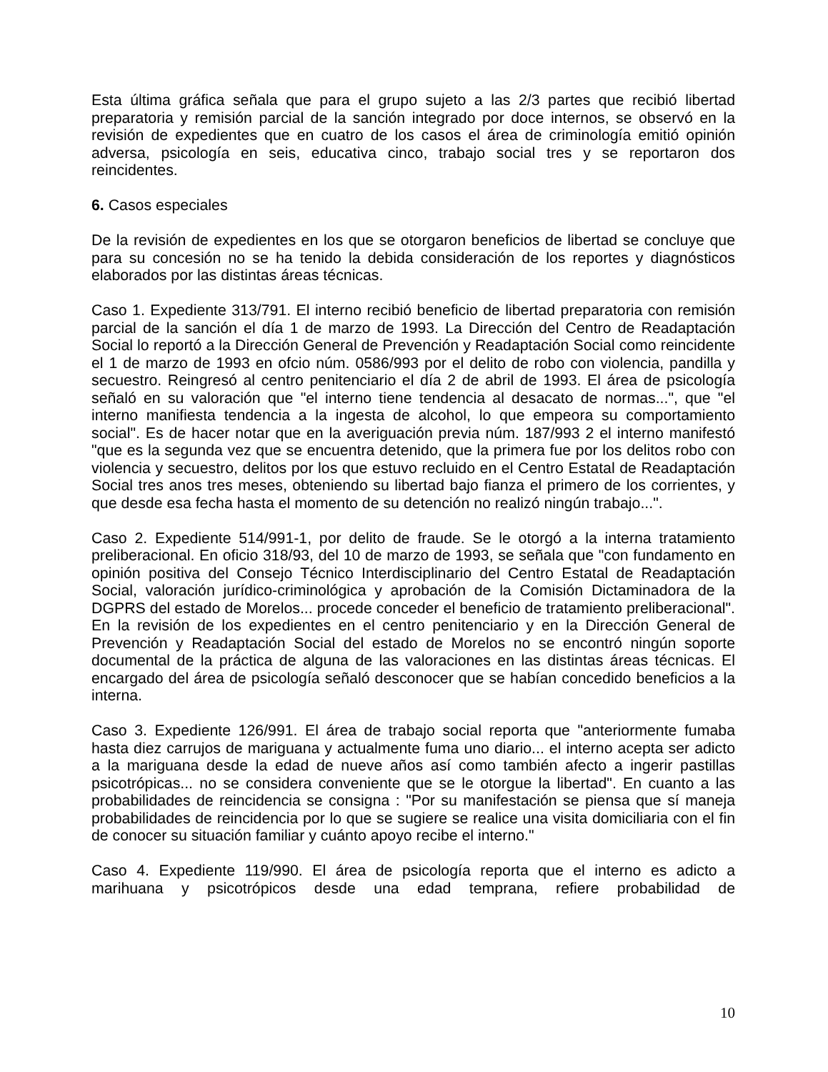Esta última gráfica señala que para el grupo sujeto a las 2/3 partes que recibió libertad preparatoria y remisión parcial de la sanción integrado por doce internos, se observó en la revisión de expedientes que en cuatro de los casos el área de criminología emitió opinión adversa, psicología en seis, educativa cinco, trabajo social tres y se reportaron dos reincidentes.
6. Casos especiales
De la revisión de expedientes en los que se otorgaron beneficios de libertad se concluye que para su concesión no se ha tenido la debida consideración de los reportes y diagnósticos elaborados por las distintas áreas técnicas.
Caso 1. Expediente 313/791. El interno recibió beneficio de libertad preparatoria con remisión parcial de la sanción el día 1 de marzo de 1993. La Dirección del Centro de Readaptación Social lo reportó a la Dirección General de Prevención y Readaptación Social como reincidente el 1 de marzo de 1993 en ofcio núm. 0586/993 por el delito de robo con violencia, pandilla y secuestro. Reingresó al centro penitenciario el día 2 de abril de 1993. El área de psicología señaló en su valoración que "el interno tiene tendencia al desacato de normas...", que "el interno manifiesta tendencia a la ingesta de alcohol, lo que empeora su comportamiento social". Es de hacer notar que en la averiguación previa núm. 187/993 2 el interno manifestó "que es la segunda vez que se encuentra detenido, que la primera fue por los delitos robo con violencia y secuestro, delitos por los que estuvo recluido en el Centro Estatal de Readaptación Social tres anos tres meses, obteniendo su libertad bajo fianza el primero de los corrientes, y que desde esa fecha hasta el momento de su detención no realizó ningún trabajo...".
Caso 2. Expediente 514/991-1, por delito de fraude. Se le otorgó a la interna tratamiento preliberacional. En oficio 318/93, del 10 de marzo de 1993, se señala que "con fundamento en opinión positiva del Consejo Técnico Interdisciplinario del Centro Estatal de Readaptación Social, valoración jurídico-criminológica y aprobación de la Comisión Dictaminadora de la DGPRS del estado de Morelos... procede conceder el beneficio de tratamiento preliberacional". En la revisión de los expedientes en el centro penitenciario y en la Dirección General de Prevención y Readaptación Social del estado de Morelos no se encontró ningún soporte documental de la práctica de alguna de las valoraciones en las distintas áreas técnicas. El encargado del área de psicología señaló desconocer que se habían concedido beneficios a la interna.
Caso 3. Expediente 126/991. El área de trabajo social reporta que "anteriormente fumaba hasta diez carrujos de mariguana y actualmente fuma uno diario... el interno acepta ser adicto a la mariguana desde la edad de nueve años así como también afecto a ingerir pastillas psicotrópicas... no se considera conveniente que se le otorgue la libertad". En cuanto a las probabilidades de reincidencia se consigna : "Por su manifestación se piensa que sí maneja probabilidades de reincidencia por lo que se sugiere se realice una visita domiciliaria con el fin de conocer su situación familiar y cuánto apoyo recibe el interno."
Caso 4. Expediente 119/990. El área de psicología reporta que el interno es adicto a marihuana y psicotrópicos desde una edad temprana, refiere probabilidad de
10